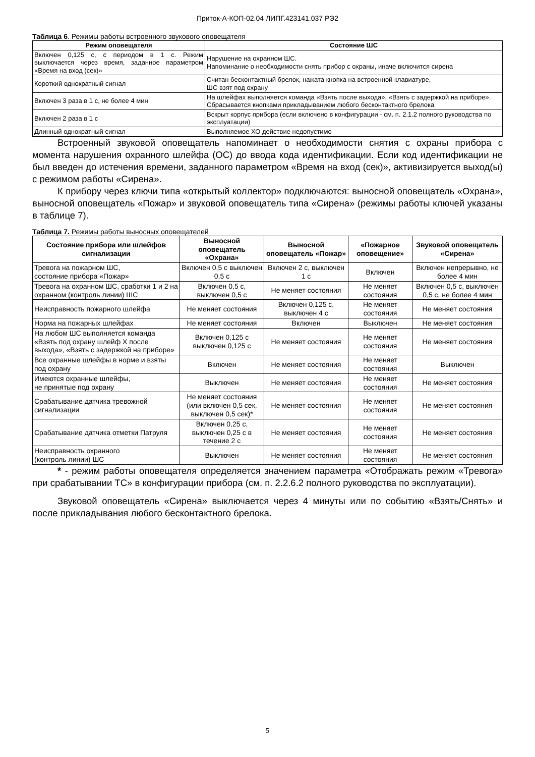Приток-А-КОП-02.04 ЛИПГ.423141.037 РЭ2
Таблица 6. Режимы работы встроенного звукового оповещателя
| Режим оповещателя | Состояние ШС |
| --- | --- |
| Включен 0,125 с, с периодом в 1 с. Режим выключается через время, заданное параметром «Время на вход (сек)» | Нарушение на охранном ШС. Напоминание о необходимости снять прибор с охраны, иначе включится сирена |
| Короткий однократный сигнал | Считан бесконтактный брелок, нажата кнопка на встроенной клавиатуре, ШС взят под охрану |
| Включен 3 раза в 1 с, не более 4 мин | На шлейфах выполняется команда «Взять после выхода», «Взять с задержкой на приборе». Сбрасывается кнопками прикладыванием любого бесконтактного брелока |
| Включен 2 раза в 1 с | Вскрыт корпус прибора (если включено в конфигурации - см. п. 2.1.2 полного руководства по эксплуатации) |
| Длинный однократный сигнал | Выполняемое ХО действие недопустимо |
Встроенный звуковой оповещатель напоминает о необходимости снятия с охраны прибора с момента нарушения охранного шлейфа (ОС) до ввода кода идентификации. Если код идентификации не был введен до истечения времени, заданного параметром «Время на вход (сек)», активизируется выход(ы) с режимом работы «Сирена».
К прибору через ключи типа «открытый коллектор» подключаются: выносной оповещатель «Охрана», выносной оповещатель «Пожар» и звуковой оповещатель типа «Сирена» (режимы работы ключей указаны в таблице 7).
Таблица 7. Режимы работы выносных оповещателей
| Состояние прибора или шлейфов сигнализации | Выносной оповещатель «Охрана» | Выносной оповещатель «Пожар» | «Пожарное оповещение» | Звуковой оповещатель «Сирена» |
| --- | --- | --- | --- | --- |
| Тревога на пожарном ШС, состояние прибора «Пожар» | Включен 0,5 с выключен 0,5 с | Включен 2 с, выключен 1 с | Включен | Включен непрерывно, не более 4 мин |
| Тревога на охранном ШС, сработки 1 и 2 на охранном (контроль линии) ШС | Включен 0,5 с, выключен 0,5 с | Не меняет состояния | Не меняет состояния | Включен 0,5 с, выключен 0,5 с, не более 4 мин |
| Неисправность пожарного шлейфа | Не меняет состояния | Включен 0,125 с, выключен 4 с | Не меняет состояния | Не меняет состояния |
| Норма на пожарных шлейфах | Не меняет состояния | Включен | Выключен | Не меняет состояния |
| На любом ШС выполняется команда «Взять под охрану шлейф Х после выхода», «Взять с задержкой на приборе» | Включен 0,125 с выключен 0,125 с | Не меняет состояния | Не меняет состояния | Не меняет состояния |
| Все охранные шлейфы в норме и взяты под охрану | Включен | Не меняет состояния | Не меняет состояния | Выключен |
| Имеются охранные шлейфы, не принятые под охрану | Выключен | Не меняет состояния | Не меняет состояния | Не меняет состояния |
| Срабатывание датчика тревожной сигнализации | Не меняет состояния (или включен 0,5 сек, выключен 0,5 сек)* | Не меняет состояния | Не меняет состояния | Не меняет состояния |
| Срабатывание датчика отметки Патруля | Включен 0,25 с, выключен 0,25 с в течение 2 с | Не меняет состояния | Не меняет состояния | Не меняет состояния |
| Неисправность охранного (контроль линии) ШС | Выключен | Не меняет состояния | Не меняет состояния | Не меняет состояния |
* - режим работы оповещателя определяется значением параметра «Отображать режим «Тревога» при срабатывании ТС» в конфигурации прибора (см. п. 2.2.6.2 полного руководства по эксплуатации).
Звуковой оповещатель «Сирена» выключается через 4 минуты или по событию «Взять/Снять» и после прикладывания любого бесконтактного брелока.
5